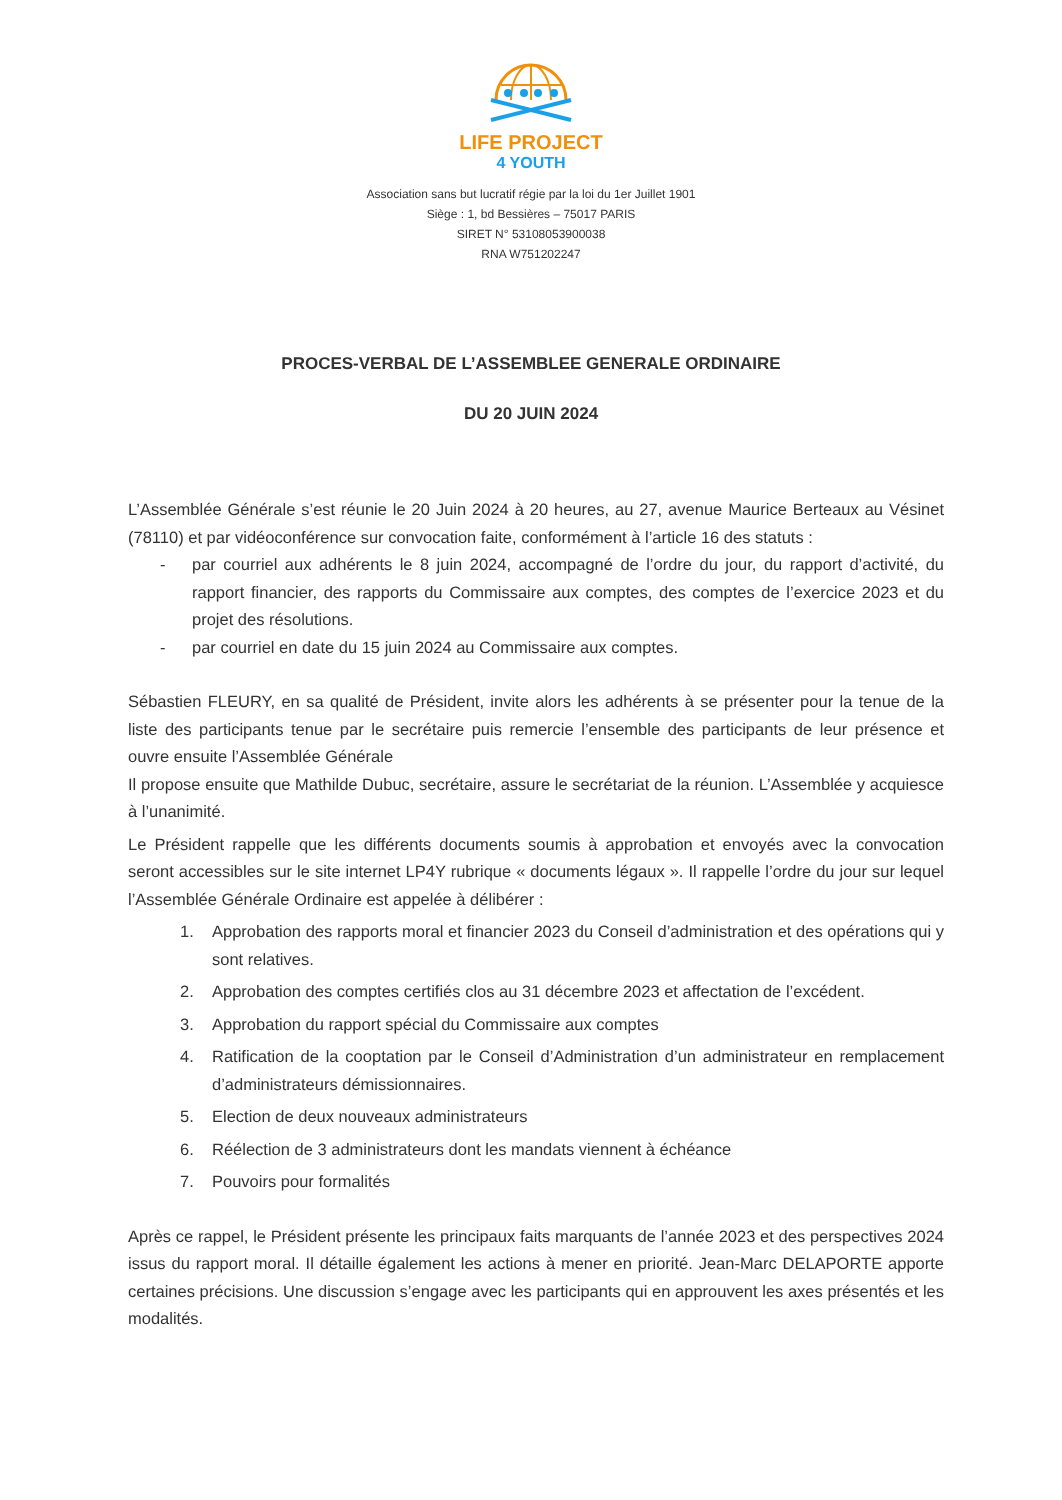LIFE PROJECT
4 YOUTH
Association sans but lucratif régie par la loi du 1er Juillet 1901
Siège : 1, bd Bessières – 75017 PARIS
SIRET N° 53108053900038
RNA W751202247
PROCES-VERBAL DE L’ASSEMBLEE GENERALE ORDINAIRE
DU 20 JUIN 2024
L’Assemblée Générale s’est réunie le 20 Juin 2024 à 20 heures, au 27, avenue Maurice Berteaux au Vésinet (78110) et par vidéoconférence sur convocation faite, conformément à l’article 16 des statuts :
- par courriel aux adhérents le 8 juin 2024, accompagné de l’ordre du jour, du rapport d’activité, du rapport financier, des rapports du Commissaire aux comptes, des comptes de l’exercice 2023 et du projet des résolutions.
- par courriel en date du 15 juin 2024 au Commissaire aux comptes.
Sébastien FLEURY, en sa qualité de Président, invite alors les adhérents à se présenter pour la tenue de la liste des participants tenue par le secrétaire puis remercie l’ensemble des participants de leur présence et ouvre ensuite l’Assemblée Générale
Il propose ensuite que Mathilde Dubuc, secrétaire, assure le secrétariat de la réunion. L’Assemblée y acquiesce à l’unanimité.
Le Président rappelle que les différents documents soumis à approbation et envoyés avec la convocation seront accessibles sur le site internet LP4Y rubrique « documents légaux ». Il rappelle l’ordre du jour sur lequel l’Assemblée Générale Ordinaire est appelée à délibérer :
1. Approbation des rapports moral et financier 2023 du Conseil d’administration et des opérations qui y sont relatives.
2. Approbation des comptes certifiés clos au 31 décembre 2023 et affectation de l’excédent.
3. Approbation du rapport spécial du Commissaire aux comptes
4. Ratification de la cooptation par le Conseil d’Administration d’un administrateur en remplacement d’administrateurs démissionnaires.
5. Election de deux nouveaux administrateurs
6. Réélection de 3 administrateurs dont les mandats viennent à échéance
7. Pouvoirs pour formalités
Après ce rappel, le Président présente les principaux faits marquants de l’année 2023 et des perspectives 2024 issus du rapport moral. Il détaille également les actions à mener en priorité. Jean-Marc DELAPORTE apporte certaines précisions. Une discussion s’engage avec les participants qui en approuvent les axes présentés et les modalités.